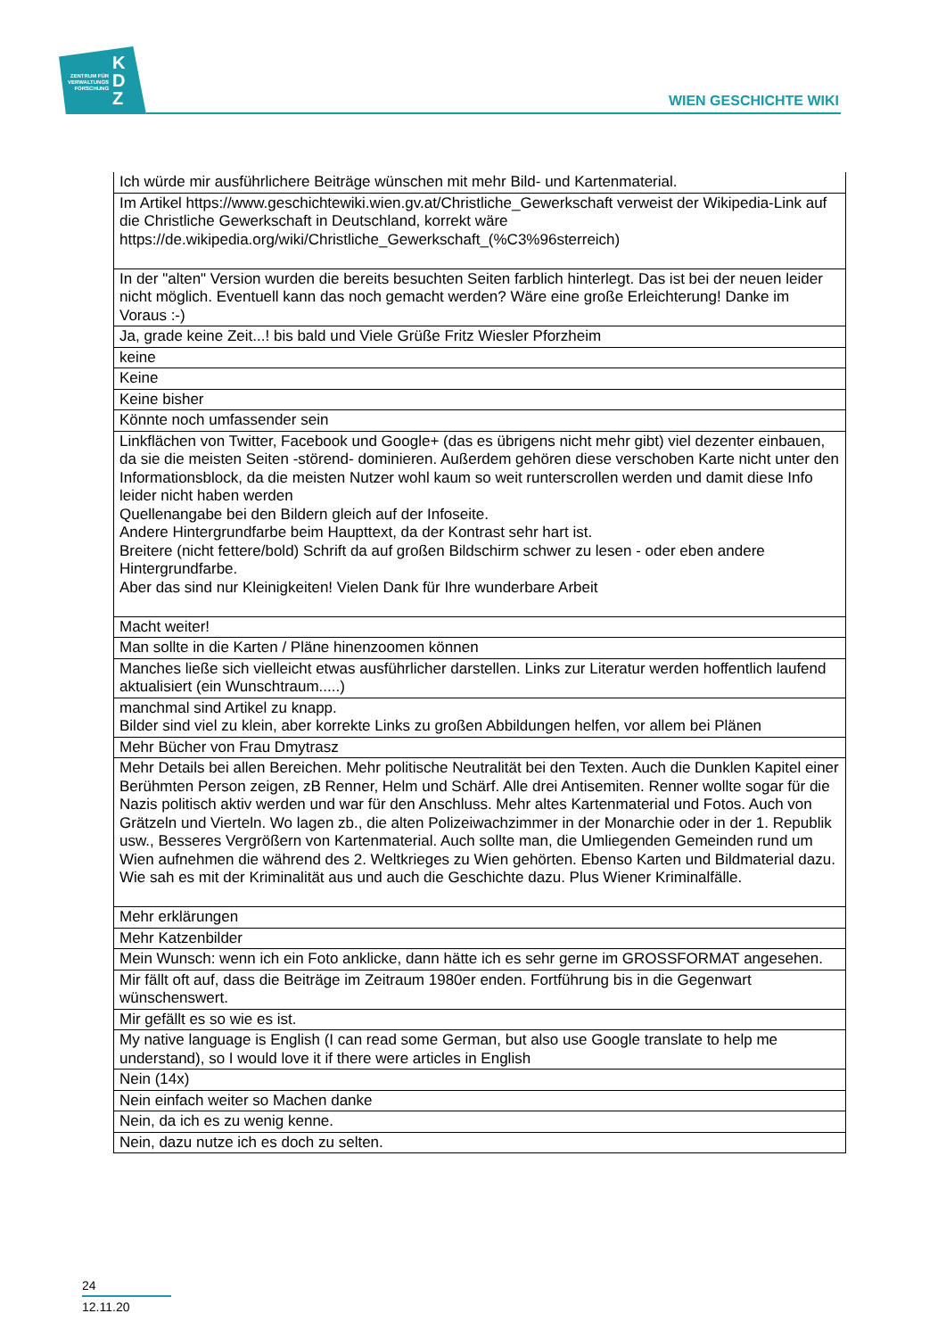ZENTRUM FÜR
VERWALTUNGS
FORSCHUNG
K
D
Z
WIEN GESCHICHTE WIKI
| Ich würde mir ausführlichere Beiträge wünschen mit mehr Bild- und Kartenmaterial. |
| Im Artikel https://www.geschichtewiki.wien.gv.at/Christliche_Gewerkschaft verweist der Wikipedia-Link auf die Christliche Gewerkschaft in Deutschland, korrekt wäre https://de.wikipedia.org/wiki/Christliche_Gewerkschaft_(%C3%96sterreich) |
| In der "alten" Version wurden die bereits besuchten Seiten farblich hinterlegt. Das ist bei der neuen leider nicht möglich. Eventuell kann das noch gemacht werden? Wäre eine große Erleichterung! Danke im Voraus :-) |
| Ja, grade keine Zeit...! bis bald und Viele Grüße Fritz Wiesler Pforzheim |
| keine |
| Keine |
| Keine bisher |
| Könnte noch umfassender sein |
| Linkflächen von Twitter, Facebook und Google+ (das es übrigens nicht mehr gibt) viel dezenter einbauen, da sie die meisten Seiten -störend- dominieren. Außerdem gehören diese verschoben Karte nicht unter den Informationsblock, da die meisten Nutzer wohl kaum so weit runterscrollen werden und damit diese Info leider nicht haben werden Quellenangabe bei den Bildern gleich auf der Infoseite. Andere Hintergrundfarbe beim Haupttext, da der Kontrast sehr hart ist. Breitere (nicht fettere/bold) Schrift da auf großen Bildschirm schwer zu lesen - oder eben andere Hintergrundfarbe. Aber das sind nur Kleinigkeiten! Vielen Dank für Ihre wunderbare Arbeit |
| Macht weiter! |
| Man sollte in die Karten / Pläne hinenzoomen können |
| Manches ließe sich vielleicht etwas ausführlicher darstellen. Links zur Literatur werden hoffentlich laufend aktualisiert (ein Wunschtraum.....) |
| manchmal sind Artikel zu knapp. Bilder sind viel zu klein, aber korrekte Links zu großen Abbildungen helfen, vor allem bei Plänen |
| Mehr Bücher von Frau Dmytrasz |
| Mehr Details bei allen Bereichen. Mehr politische Neutralität bei den Texten. Auch die Dunklen Kapitel einer Berühmten Person zeigen, zB Renner, Helm und Schärf. Alle drei Antisemiten. Renner wollte sogar für die Nazis politisch aktiv werden und war für den Anschluss. Mehr altes Kartenmaterial und Fotos. Auch von Grätzeln und Vierteln. Wo lagen zb., die alten Polizeiwachzimmer in der Monarchie oder in der 1. Republik usw., Besseres Vergrößern von Kartenmaterial. Auch sollte man, die Umliegenden Gemeinden rund um Wien aufnehmen die während des 2. Weltkrieges zu Wien gehörten. Ebenso Karten und Bildmaterial dazu. Wie sah es mit der Kriminalität aus und auch die Geschichte dazu. Plus Wiener Kriminalfälle. |
| Mehr erklärungen |
| Mehr Katzenbilder |
| Mein Wunsch: wenn ich ein Foto anklicke, dann hätte ich es sehr gerne im GROSSFORMAT angesehen. |
| Mir fällt oft auf, dass die Beiträge im Zeitraum 1980er enden. Fortführung bis in die Gegenwart wünschenswert. |
| Mir gefällt es so wie es ist. |
| My native language is English (I can read some German, but also use Google translate to help me understand), so I would love it if there were articles in English |
| Nein (14x) |
| Nein einfach weiter so Machen danke |
| Nein, da ich es zu wenig kenne. |
| Nein, dazu nutze ich es doch zu selten. |
24
12.11.20